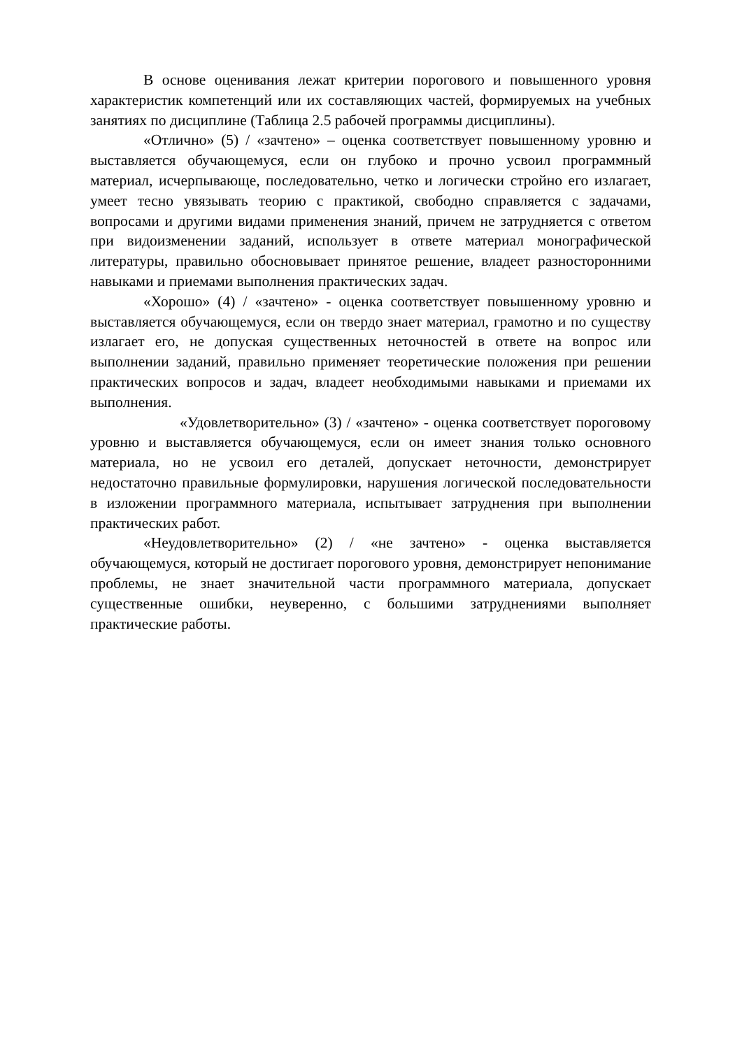В основе оценивания лежат критерии порогового и повышенного уровня характеристик компетенций или их составляющих частей, формируемых на учебных занятиях по дисциплине (Таблица 2.5 рабочей программы дисциплины).
«Отлично» (5) / «зачтено» – оценка соответствует повышенному уровню и выставляется обучающемуся, если он глубоко и прочно усвоил программный материал, исчерпывающе, последовательно, четко и логически стройно его излагает, умеет тесно увязывать теорию с практикой, свободно справляется с задачами, вопросами и другими видами применения знаний, причем не затрудняется с ответом при видоизменении заданий, использует в ответе материал монографической литературы, правильно обосновывает принятое решение, владеет разносторонними навыками и приемами выполнения практических задач.
«Хорошо» (4) / «зачтено» - оценка соответствует повышенному уровню и выставляется обучающемуся, если он твердо знает материал, грамотно и по существу излагает его, не допуская существенных неточностей в ответе на вопрос или выполнении заданий, правильно применяет теоретические положения при решении практических вопросов и задач, владеет необходимыми навыками и приемами их выполнения.
«Удовлетворительно» (3) / «зачтено» - оценка соответствует пороговому уровню и выставляется обучающемуся, если он имеет знания только основного материала, но не усвоил его деталей, допускает неточности, демонстрирует недостаточно правильные формулировки, нарушения логической последовательности в изложении программного материала, испытывает затруднения при выполнении практических работ.
«Неудовлетворительно» (2) / «не зачтено» - оценка выставляется обучающемуся, который не достигает порогового уровня, демонстрирует непонимание проблемы, не знает значительной части программного материала, допускает существенные ошибки, неуверенно, с большими затруднениями выполняет практические работы.